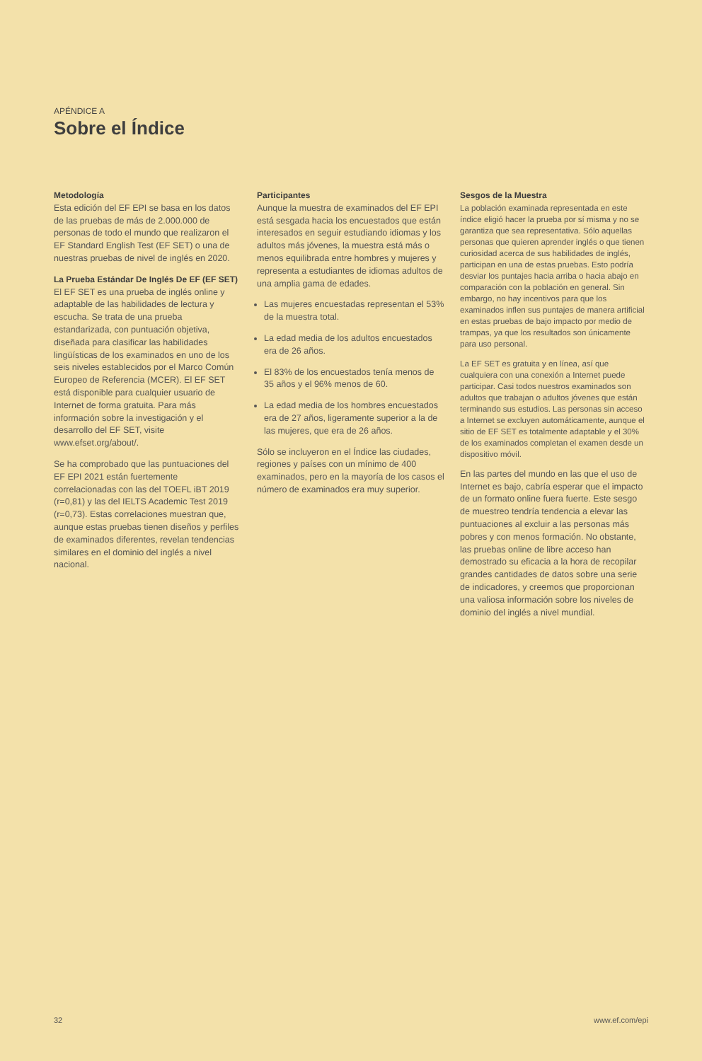APÉNDICE A
Sobre el Índice
Metodología
Esta edición del EF EPI se basa en los datos de las pruebas de más de 2.000.000 de personas de todo el mundo que realizaron el EF Standard English Test (EF SET) o una de nuestras pruebas de nivel de inglés en 2020.
La Prueba Estándar De Inglés De EF (EF SET)
El EF SET es una prueba de inglés online y adaptable de las habilidades de lectura y escucha. Se trata de una prueba estandarizada, con puntuación objetiva, diseñada para clasificar las habilidades lingüísticas de los examinados en uno de los seis niveles establecidos por el Marco Común Europeo de Referencia (MCER). El EF SET está disponible para cualquier usuario de Internet de forma gratuita. Para más información sobre la investigación y el desarrollo del EF SET, visite www.efset.org/about/.
Se ha comprobado que las puntuaciones del EF EPI 2021 están fuertemente correlacionadas con las del TOEFL iBT 2019 (r=0,81) y las del IELTS Academic Test 2019 (r=0,73). Estas correlaciones muestran que, aunque estas pruebas tienen diseños y perfiles de examinados diferentes, revelan tendencias similares en el dominio del inglés a nivel nacional.
Participantes
Aunque la muestra de examinados del EF EPI está sesgada hacia los encuestados que están interesados en seguir estudiando idiomas y los adultos más jóvenes, la muestra está más o menos equilibrada entre hombres y mujeres y representa a estudiantes de idiomas adultos de una amplia gama de edades.
Las mujeres encuestadas representan el 53% de la muestra total.
La edad media de los adultos encuestados era de 26 años.
El 83% de los encuestados tenía menos de 35 años y el 96% menos de 60.
La edad media de los hombres encuestados era de 27 años, ligeramente superior a la de las mujeres, que era de 26 años.
Sólo se incluyeron en el Índice las ciudades, regiones y países con un mínimo de 400 examinados, pero en la mayoría de los casos el número de examinados era muy superior.
Sesgos de la Muestra
La población examinada representada en este índice eligió hacer la prueba por sí misma y no se garantiza que sea representativa. Sólo aquellas personas que quieren aprender inglés o que tienen curiosidad acerca de sus habilidades de inglés, participan en una de estas pruebas. Esto podría desviar los puntajes hacia arriba o hacia abajo en comparación con la población en general. Sin embargo, no hay incentivos para que los examinados inflen sus puntajes de manera artificial en estas pruebas de bajo impacto por medio de trampas, ya que los resultados son únicamente para uso personal.
La EF SET es gratuita y en línea, así que cualquiera con una conexión a Internet puede participar. Casi todos nuestros examinados son adultos que trabajan o adultos jóvenes que están terminando sus estudios. Las personas sin acceso a Internet se excluyen automáticamente, aunque el sitio de EF SET es totalmente adaptable y el 30% de los examinados completan el examen desde un dispositivo móvil.
En las partes del mundo en las que el uso de Internet es bajo, cabría esperar que el impacto de un formato online fuera fuerte. Este sesgo de muestreo tendría tendencia a elevar las puntuaciones al excluir a las personas más pobres y con menos formación. No obstante, las pruebas online de libre acceso han demostrado su eficacia a la hora de recopilar grandes cantidades de datos sobre una serie de indicadores, y creemos que proporcionan una valiosa información sobre los niveles de dominio del inglés a nivel mundial.
32 www.ef.com/epi